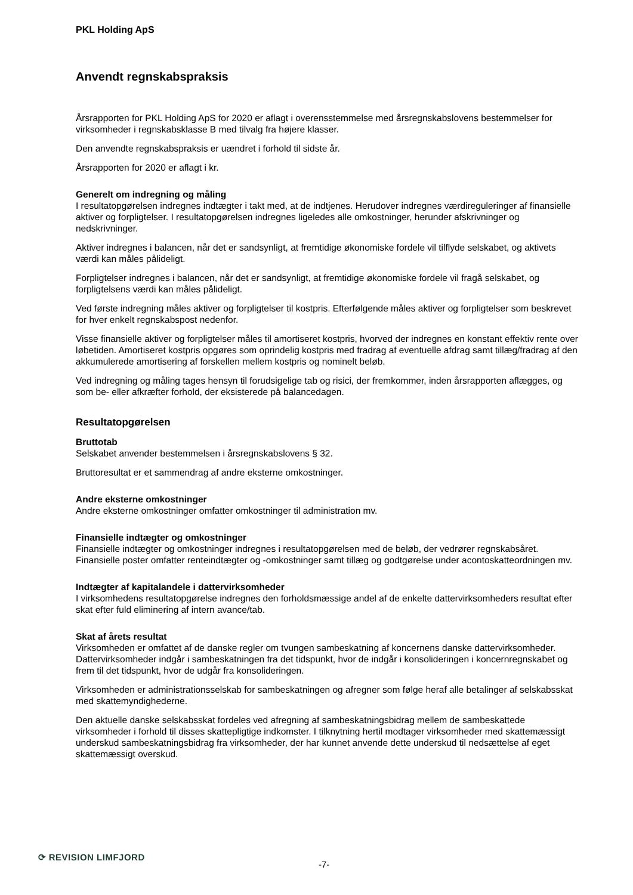PKL Holding ApS
Anvendt regnskabspraksis
Årsrapporten for PKL Holding ApS for 2020 er aflagt i overensstemmelse med årsregnskabslovens bestemmelser for virksomheder i regnskabsklasse B med tilvalg fra højere klasser.
Den anvendte regnskabspraksis er uændret i forhold til sidste år.
Årsrapporten for 2020 er aflagt i kr.
Generelt om indregning og måling
I resultatopgørelsen indregnes indtægter i takt med, at de indtjenes. Herudover indregnes værdireguleringer af finansielle aktiver og forpligtelser. I resultatopgørelsen indregnes ligeledes alle omkostninger, herunder afskrivninger og nedskrivninger.
Aktiver indregnes i balancen, når det er sandsynligt, at fremtidige økonomiske fordele vil tilflyde selskabet, og aktivets værdi kan måles pålideligt.
Forpligtelser indregnes i balancen, når det er sandsynligt, at fremtidige økonomiske fordele vil fragå selskabet, og forpligtelsens værdi kan måles pålideligt.
Ved første indregning måles aktiver og forpligtelser til kostpris. Efterfølgende måles aktiver og forpligtelser som beskrevet for hver enkelt regnskabspost nedenfor.
Visse finansielle aktiver og forpligtelser måles til amortiseret kostpris, hvorved der indregnes en konstant effektiv rente over løbetiden. Amortiseret kostpris opgøres som oprindelig kostpris med fradrag af eventuelle afdrag samt tillæg/fradrag af den akkumulerede amortisering af forskellen mellem kostpris og nominelt beløb.
Ved indregning og måling tages hensyn til forudsigelige tab og risici, der fremkommer, inden årsrapporten aflægges, og som be- eller afkræfter forhold, der eksisterede på balancedagen.
Resultatopgørelsen
Bruttotab
Selskabet anvender bestemmelsen i årsregnskabslovens § 32.
Bruttoresultat er et sammendrag af andre eksterne omkostninger.
Andre eksterne omkostninger
Andre eksterne omkostninger omfatter omkostninger til administration mv.
Finansielle indtægter og omkostninger
Finansielle indtægter og omkostninger indregnes i resultatopgørelsen med de beløb, der vedrører regnskabsåret. Finansielle poster omfatter renteindtægter og -omkostninger samt tillæg og godtgørelse under acontoskatteordningen mv.
Indtægter af kapitalandele i dattervirksomheder
I virksomhedens resultatopgørelse indregnes den forholdsmæssige andel af de enkelte dattervirksomheders resultat efter skat efter fuld eliminering af intern avance/tab.
Skat af årets resultat
Virksomheden er omfattet af de danske regler om tvungen sambeskatning af koncernens danske dattervirksomheder. Dattervirksomheder indgår i sambeskatningen fra det tidspunkt, hvor de indgår i konsolideringen i koncernregnskabet og frem til det tidspunkt, hvor de udgår fra konsolideringen.
Virksomheden er administrationsselskab for sambeskatningen og afregner som følge heraf alle betalinger af selskabsskat med skattemyndighederne.
Den aktuelle danske selskabsskat fordeles ved afregning af sambeskatningsbidrag mellem de sambeskattede virksomheder i forhold til disses skattepligtige indkomster. I tilknytning hertil modtager virksomheder med skattemæssigt underskud sambeskatningsbidrag fra virksomheder, der har kunnet anvende dette underskud til nedsættelse af eget skattemæssigt overskud.
⟳ REVISION LIMFJORD
-7-